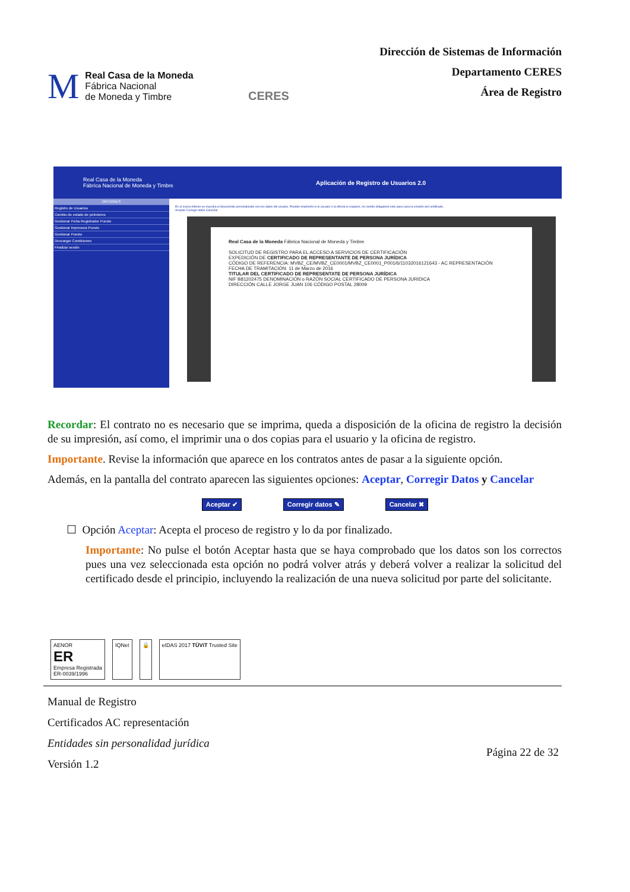M
Real Casa de la Moneda
Fábrica Nacional
de Moneda y Timbre
CERES
Dirección de Sistemas de Información
Departamento CERES
Área de Registro
Real Casa de la Moneda
Fábrica Nacional de Moneda y Timbre Aplicación de Registro de Usuarios 2.0
OPCIONES
Registro de Usuarios
Cambio de estado de peticiones
Gestionar Ficha Registrador Puesto
Gestionar Impresora Puesto
Gestionar Puesto
Descargar Condiciones
Finalizar sesión
En el marco inferior se muestra el documento personalizado con los datos del usuario. Pueden imprimirlo si el usuario o la oficina lo requiere, no siendo obligatorio este paso para la emisión del certificado.
Aceptar Corregir datos Cancelar
Real Casa de la Moneda Fábrica Nacional de Moneda y Timbre
SOLICITUD DE REGISTRO PARA EL ACCESO A SERVICIOS DE CERTIFICACIÓN
EXPEDICIÓN DE CERTIFICADO DE REPRESENTANTE DE PERSONA JURÍDICA
CÓDIGO DE REFERENCIA: MVBZ_CE/MVBZ_CE0001/MVBZ_CE0001_P001/6/11032016121643 - AC REPRESENTACIÓN
FECHA DE TRAMITACIÓN: 11 de Marzo de 2016
TITULAR DEL CERTIFICADO DE REPRESENTATE DE PERSONA JURÍDICA
NIF B81202475 DENOMINACIÓN o RAZÓN SOCIAL CERTIFICADO DE PERSONA JURIDICA
DIRECCIÓN CALLE JORGE JUAN 106 CÓDIGO POSTAL 28009
Recordar: El contrato no es necesario que se imprima, queda a disposición de la oficina de registro la decisión de su impresión, así como, el imprimir una o dos copias para el usuario y la oficina de registro.
Importante. Revise la información que aparece en los contratos antes de pasar a la siguiente opción.
Además, en la pantalla del contrato aparecen las siguientes opciones: Aceptar, Corregir Datos y Cancelar
Aceptar ✔ Corregir datos ✎ Cancelar ✖
☐ Opción Aceptar: Acepta el proceso de registro y lo da por finalizado.
Importante: No pulse el botón Aceptar hasta que se haya comprobado que los datos son los correctos pues una vez seleccionada esta opción no podrá volver atrás y deberá volver a realizar la solicitud del certificado desde el principio, incluyendo la realización de una nueva solicitud por parte del solicitante.
AENOR
ER
Empresa Registrada
ER-0039/1996
IQNet 🔒 eIDAS 2017 TÜViT Trusted Site
Manual de Registro
Certificados AC representación
Entidades sin personalidad jurídica
Versión 1.2
Página 22 de 32